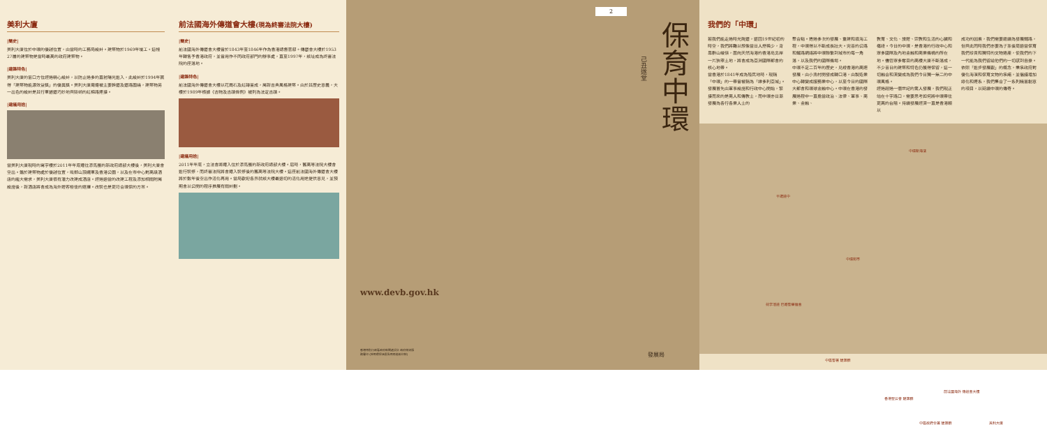美利大廈
|簡史|
美利大廈位於中環的優越位置，由當時的工務局設計。建築物於1969年竣工。這幢27層的建築物是當時最高的政府建築物。
|建築特色|
美利大廈的窗口方位經過精心設計，以防止過多的直射陽光進入，此設計於1994年贏得「建築物能源效益獎」的優異獎。美利大廈周邊被主要幹道及道路圍繞，建築物另一出色的設計是其行車通道巧妙地與陡峭的紅棉路連接。
|建議用途|
當美利大廈現時的寫字樓於2011年年底遷往添馬艦的新政府總部大樓後，美利大廈會空出。鑑於建築物處於優越位置，毗鄰山頂纜車及香港公園，以及在市中心對高級酒店的龐大需求，美利大廈很有潛力改建成酒店。經過適當的改建工程及添加相關附屬設施後，新酒店將會成為海外遊客極佳的選擇。改裝也是更符合環保的方案。
前法國海外傳道會大樓(現為終審法院大樓)
|簡史|
前法國海外傳道會大樓曾於1843年至1846年作為香港總督官邸。傳道會大樓於1953年轉售予香港政府，並曾用作不同政府部門的辦事處，直至1997年，該址成為終審法院的座落地。
|建築特色|
前法國海外傳道會大樓以花崗石及紅磚蓋成，屬新古典風格建築。由於其歷史意義，大樓於1989年根據《古物及古蹟條例》被列為法定古蹟。
|建議用途|
2011年年底，立法會將遷入位於添馬艦的新政府總部大樓。屆時，舊高等法院大樓會進行裝修，而終審法院將會遷入裝修後的舊高等法院大樓。這座前法國海外傳道會大樓將於數年後空出作活化再用。當局歡迎各界就該大樓最適切的活化用途提供意見，並預期會以公開的程序推展有關計劃。
2
保育中環
己丑遂堂
www.devb.gov.hk
香港特別行政區政府新聞處設計 政府物流服務署印 (採用環保油墨及用再造紙印製)
發展局
我們的「中環」
若我們能走過時光隧道，返回19世紀初的時空，我們將難以想像當日人煙稀少，背靠群山峻嶺，面向天然海港的香港島北岸一片狹窄土地，將會成為亞洲國際都會的核心地帶。
當香港於1841年成為殖民地時，現稱「中環」的一帶曾被稱為「維多利亞城」。發展首先由軍事設施和行政中心開始，緊接而來的是商人和傳教士，而中環亦日漸發展為各行各業人士的
聚合點。透過多次的發展、重建和填海工程，中環得以不斷成長壯大。完善的公路和鐵路網絡將中環聯繫到城市的每一角落，以及我們的國際機場。
中環不足二百年的歷史，見證香港的高速發展，由小漁村開發成轉口港，由製造業中心轉變成服務業中心，以至今日的國際大都會和環球金融中心。中環在香港的發展過程中一直擔當政治、法律、軍事、商業、金融、
教育、文化、旅遊、宗教和生活的心臟和樞紐。今日的中環，是香港的行政中心和眾多國際及內地金融和商業機構的所在地。儘管眾多奪目的高樓大廈不斷落成，不少昔日的建築和特色仍獲得保留，這一切融合和演變成為我們今日獨一無二的中環風格。
經過超過一個世紀的驚人發展，我們現正站在十字路口，需要思考如何將中環帶往更高的台階。持續發展經濟一直是香港賴以
成功的因素，我們需要繼續為發展鋪路，但與此同時我們亦要為子孫後裔適當保育我們珍貴和獨特的文物遺產，使我們的下一代能為我們留給他們的一切感到自豪。
依照「進步發展觀」的概念，秉承政府對優化海濱和保育文物的承諾，並倡議增加綠化和連系，我們集合了一系列饒富創意的項目，以延續中環的傳奇。
中環新海濱
干諾道中
中環街市
荷李活道 已婚警察宿舍
中區警署 建築群
香港聖公會 建築群
中區政府合署 建築群
前法國海外 傳道會大樓
美利大廈